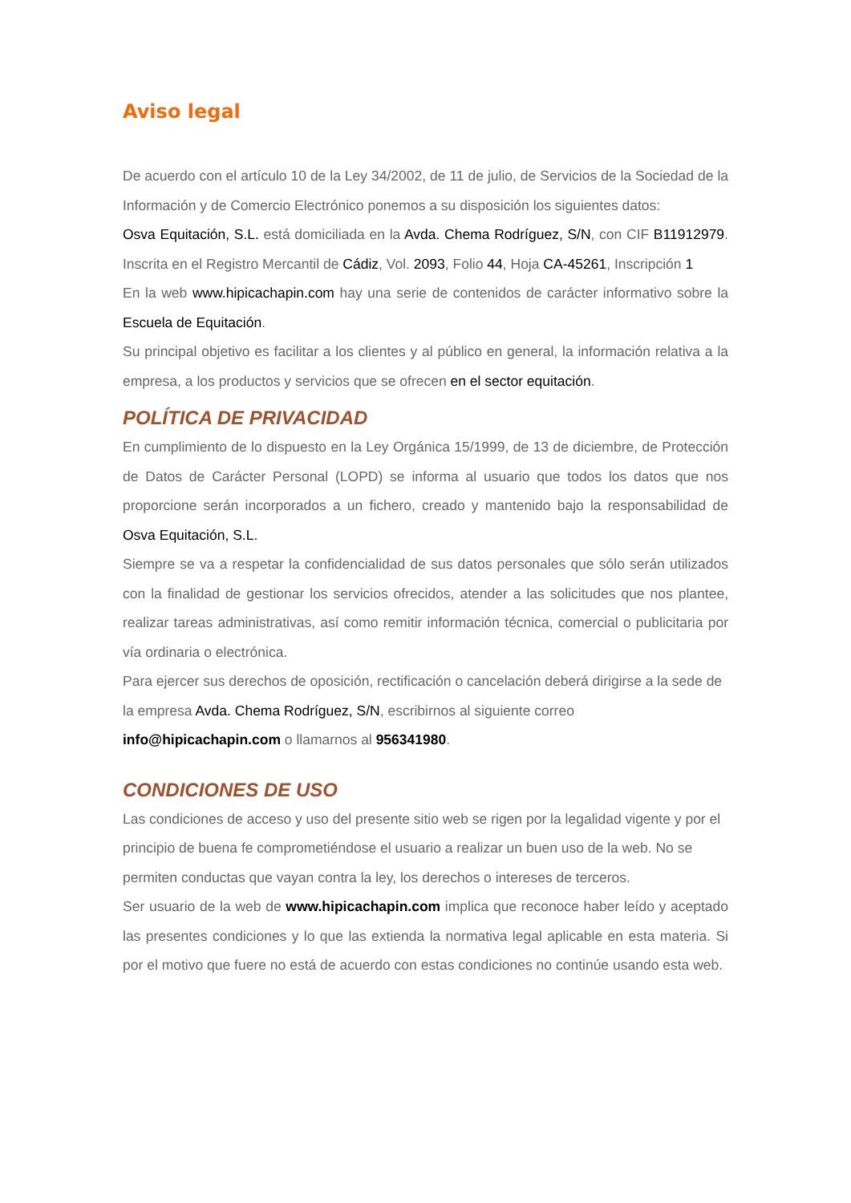Aviso legal
De acuerdo con el artículo 10 de la Ley 34/2002, de 11 de julio, de Servicios de la Sociedad de la Información y de Comercio Electrónico ponemos a su disposición los siguientes datos:
Osva Equitación, S.L. está domiciliada en la Avda. Chema Rodríguez, S/N, con CIF B11912979. Inscrita en el Registro Mercantil de Cádiz, Vol. 2093, Folio 44, Hoja CA-45261, Inscripción 1
En la web www.hipicachapin.com hay una serie de contenidos de carácter informativo sobre la Escuela de Equitación.
Su principal objetivo es facilitar a los clientes y al público en general, la información relativa a la empresa, a los productos y servicios que se ofrecen en el sector equitación.
POLÍTICA DE PRIVACIDAD
En cumplimiento de lo dispuesto en la Ley Orgánica 15/1999, de 13 de diciembre, de Protección de Datos de Carácter Personal (LOPD) se informa al usuario que todos los datos que nos proporcione serán incorporados a un fichero, creado y mantenido bajo la responsabilidad de Osva Equitación, S.L.
Siempre se va a respetar la confidencialidad de sus datos personales que sólo serán utilizados con la finalidad de gestionar los servicios ofrecidos, atender a las solicitudes que nos plantee, realizar tareas administrativas, así como remitir información técnica, comercial o publicitaria por vía ordinaria o electrónica.
Para ejercer sus derechos de oposición, rectificación o cancelación deberá dirigirse a la sede de la empresa Avda. Chema Rodríguez, S/N, escribirnos al siguiente correo info@hipicachapin.com o llamarnos al 956341980.
CONDICIONES DE USO
Las condiciones de acceso y uso del presente sitio web se rigen por la legalidad vigente y por el principio de buena fe comprometiéndose el usuario a realizar un buen uso de la web. No se permiten conductas que vayan contra la ley, los derechos o intereses de terceros.
Ser usuario de la web de www.hipicachapin.com implica que reconoce haber leído y aceptado las presentes condiciones y lo que las extienda la normativa legal aplicable en esta materia. Si por el motivo que fuere no está de acuerdo con estas condiciones no continúe usando esta web.